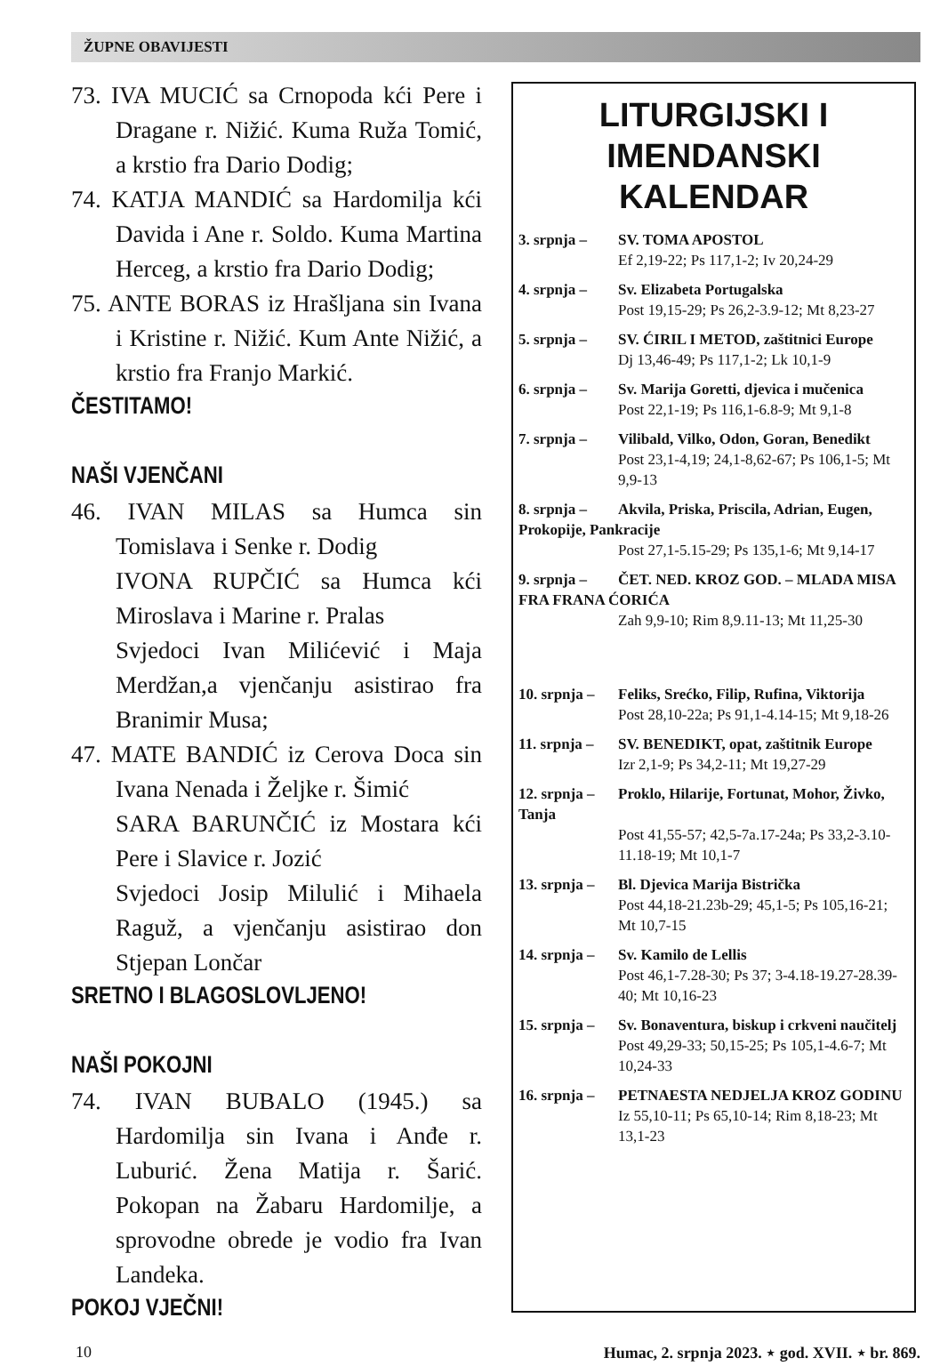ŽUPNE OBAVIJESTI
73. IVA MUCIĆ sa Crnopoda kći Pere i Dragane r. Nižić. Kuma Ruža Tomić, a krstio fra Dario Dodig;
74. KATJA MANDIĆ sa Hardomilja kći Davida i Ane r. Soldo. Kuma Martina Herceg, a krstio fra Dario Dodig;
75. ANTE BORAS iz Hrašljana sin Ivana i Kristine r. Nižić. Kum Ante Nižić, a krstio fra Franjo Markić.
ČESTITAMO!
NAŠI VJENČANI
46. IVAN MILAS sa Humca sin Tomislava i Senke r. Dodig
IVONA RUPČIĆ sa Humca kći Miroslava i Marine r. Pralas
Svjedoci Ivan Milićević i Maja Merdžan,a vjenčanju asistirao fra Branimir Musa;
47. MATE BANDIĆ iz Cerova Doca sin Ivana Nenada i Željke r. Šimić
SARA BARUNČIĆ iz Mostara kći Pere i Slavice r. Jozić
Svjedoci Josip Milulić i Mihaela Raguž, a vjenčanju asistirao don Stjepan Lončar
SRETNO I BLAGOSLOVLJENO!
NAŠI POKOJNI
74. IVAN BUBALO (1945.) sa Hardomilja sin Ivana i Anđe r. Luburić. Žena Matija r. Šarić. Pokopan na Žabaru Hardomilje, a sprovodne obrede je vodio fra Ivan Landeka.
POKOJ VJEČNI!
LITURGIJSKI I IMENDANSKI KALENDAR
3. srpnja – SV. TOMA APOSTOL
Ef 2,19-22; Ps 117,1-2; Iv 20,24-29
4. srpnja – Sv. Elizabeta Portugalska
Post 19,15-29; Ps 26,2-3.9-12; Mt 8,23-27
5. srpnja – SV. ĆIRIL I METOD, zaštitnici Europe
Dj 13,46-49; Ps 117,1-2; Lk 10,1-9
6. srpnja – Sv. Marija Goretti, djevica i mučenica
Post 22,1-19; Ps 116,1-6.8-9; Mt 9,1-8
7. srpnja – Vilibald, Vilko, Odon, Goran, Benedikt
Post 23,1-4,19; 24,1-8,62-67; Ps 106,1-5; Mt 9,9-13
8. srpnja – Akvila, Priska, Priscila, Adrian, Eugen, Prokopije, Pankracije
Post 27,1-5.15-29; Ps 135,1-6; Mt 9,14-17
9. srpnja – ČET. NED. KROZ GOD. – MLADA MISA FRA FRANA ĆORIĆA
Zah 9,9-10; Rim 8,9.11-13; Mt 11,25-30
10. srpnja – Feliks, Srećko, Filip, Rufina, Viktorija
Post 28,10-22a; Ps 91,1-4.14-15; Mt 9,18-26
11. srpnja – SV. BENEDIKT, opat, zaštitnik Europe
Izr 2,1-9; Ps 34,2-11; Mt 19,27-29
12. srpnja – Proklo, Hilarije, Fortunat, Mohor, Živko, Tanja
Post 41,55-57; 42,5-7a.17-24a; Ps 33,2-3.10-11.18-19; Mt 10,1-7
13. srpnja – Bl. Djevica Marija Bistrička
Post 44,18-21.23b-29; 45,1-5; Ps 105,16-21; Mt 10,7-15
14. srpnja – Sv. Kamilo de Lellis
Post 46,1-7.28-30; Ps 37; 3-4.18-19.27-28.39-40; Mt 10,16-23
15. srpnja – Sv. Bonaventura, biskup i crkveni naučitelj
Post 49,29-33; 50,15-25; Ps 105,1-4.6-7; Mt 10,24-33
16. srpnja – PETNAESTA NEDJELJA KROZ GODINU
Iz 55,10-11; Ps 65,10-14; Rim 8,18-23; Mt 13,1-23
10 Humac, 2. srpnja 2023. ⋆ god. XVII. ⋆ br. 869.